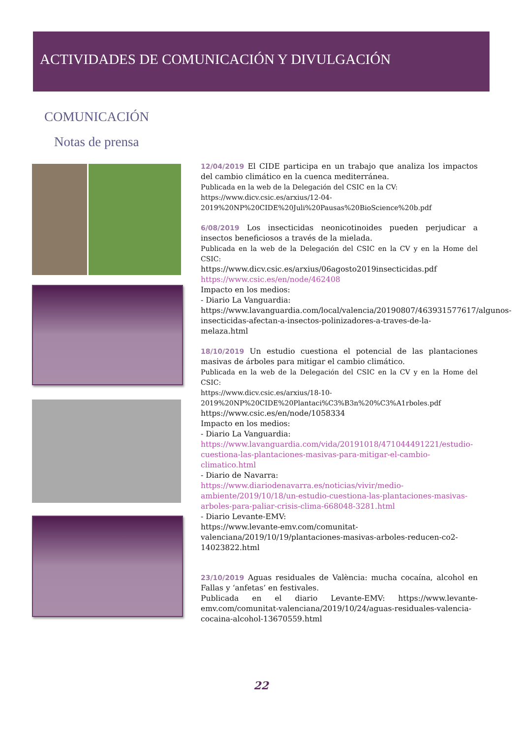ACTIVIDADES DE COMUNICACIÓN Y DIVULGACIÓN
COMUNICACIÓN
Notas de prensa
12/04/2019 El CIDE participa en un trabajo que analiza los impactos del cambio climático en la cuenca mediterránea.
Publicada en la web de la Delegación del CSIC en la CV:
https://www.dicv.csic.es/arxius/12-04-2019%20NP%20CIDE%20Juli%20Pausas%20BioScience%20b.pdf
6/08/2019 Los insecticidas neonicotinoides pueden perjudicar a insectos beneficiosos a través de la mielada.
Publicada en la web de la Delegación del CSIC en la CV y en la Home del CSIC:
https://www.dicv.csic.es/arxius/06agosto2019insecticidas.pdf
https://www.csic.es/en/node/462408
Impacto en los medios:
- Diario La Vanguardia:
https://www.lavanguardia.com/local/valencia/20190807/463931577617/algunos-insecticidas-afectan-a-insectos-polinizadores-a-traves-de-la-melaza.html
18/10/2019 Un estudio cuestiona el potencial de las plantaciones masivas de árboles para mitigar el cambio climático.
Publicada en la web de la Delegación del CSIC en la CV y en la Home del CSIC:
https://www.dicv.csic.es/arxius/18-10-2019%20NP%20CIDE%20Plantaci%C3%B3n%20%C3%A1rboles.pdf
https://www.csic.es/en/node/1058334
Impacto en los medios:
- Diario La Vanguardia:
https://www.lavanguardia.com/vida/20191018/471044491221/estudio-cuestiona-las-plantaciones-masivas-para-mitigar-el-cambio-climatico.html
- Diario de Navarra:
https://www.diariodenavarra.es/noticias/vivir/medio-ambiente/2019/10/18/un-estudio-cuestiona-las-plantaciones-masivas-arboles-para-paliar-crisis-clima-668048-3281.html
- Diario Levante-EMV:
https://www.levante-emv.com/comunitat-valenciana/2019/10/19/plantaciones-masivas-arboles-reducen-co2-14023822.html
23/10/2019 Aguas residuales de València: mucha cocaína, alcohol en Fallas y ‘anfetas’ en festivales.
Publicada en el diario Levante-EMV: https://www.levante-emv.com/comunitat-valenciana/2019/10/24/aguas-residuales-valencia-cocaina-alcohol-13670559.html
22